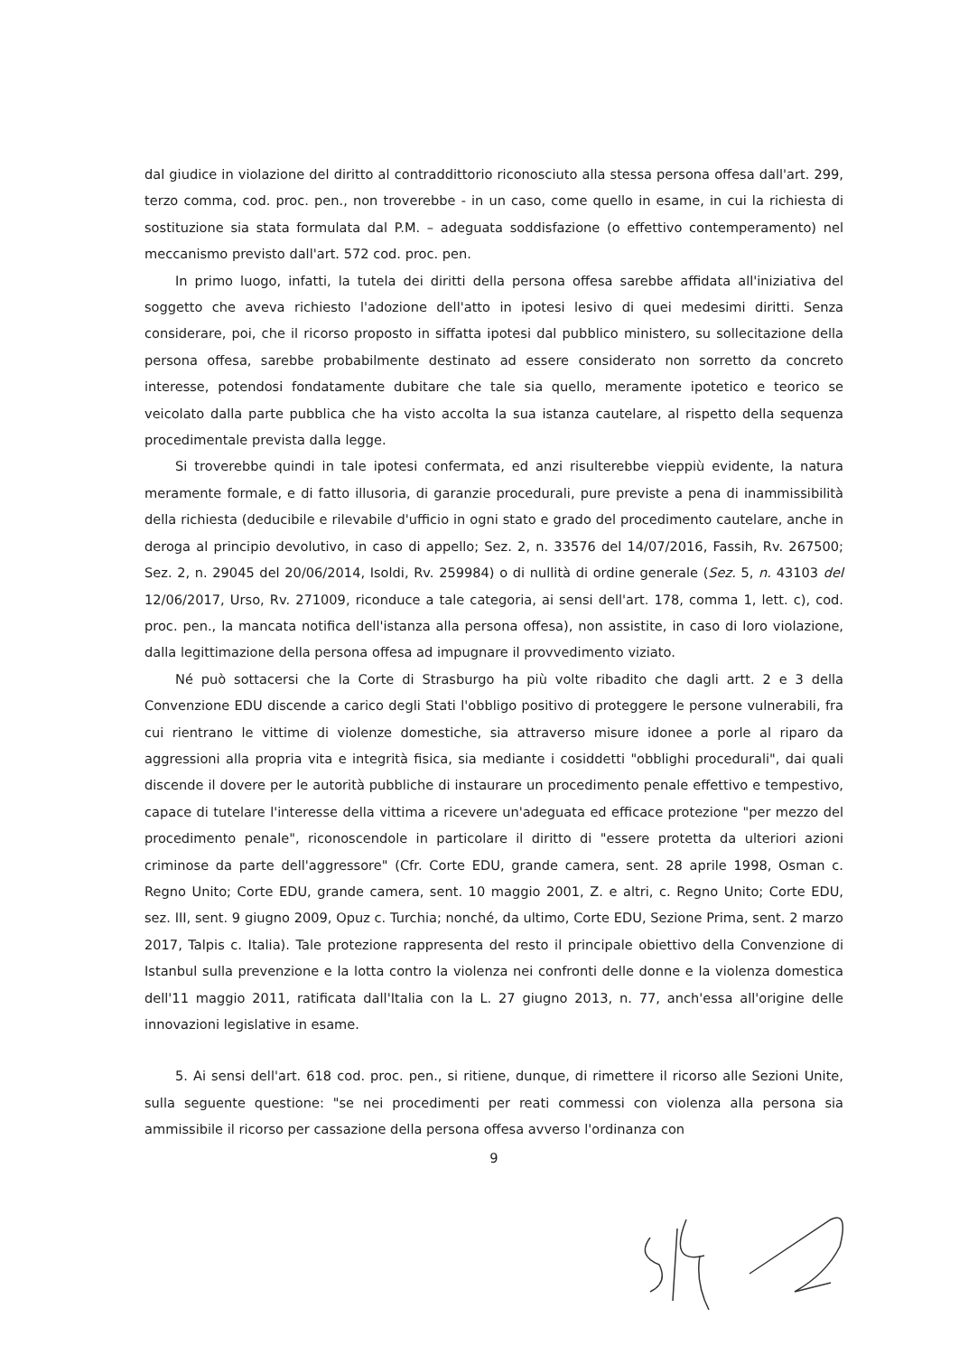dal giudice in violazione del diritto al contraddittorio riconosciuto alla stessa persona offesa dall'art. 299, terzo comma, cod. proc. pen., non troverebbe - in un caso, come quello in esame, in cui la richiesta di sostituzione sia stata formulata dal P.M. – adeguata soddisfazione (o effettivo contemperamento) nel meccanismo previsto dall'art. 572 cod. proc. pen.
In primo luogo, infatti, la tutela dei diritti della persona offesa sarebbe affidata all'iniziativa del soggetto che aveva richiesto l'adozione dell'atto in ipotesi lesivo di quei medesimi diritti. Senza considerare, poi, che il ricorso proposto in siffatta ipotesi dal pubblico ministero, su sollecitazione della persona offesa, sarebbe probabilmente destinato ad essere considerato non sorretto da concreto interesse, potendosi fondatamente dubitare che tale sia quello, meramente ipotetico e teorico se veicolato dalla parte pubblica che ha visto accolta la sua istanza cautelare, al rispetto della sequenza procedimentale prevista dalla legge.
Si troverebbe quindi in tale ipotesi confermata, ed anzi risulterebbe vieppiù evidente, la natura meramente formale, e di fatto illusoria, di garanzie procedurali, pure previste a pena di inammissibilità della richiesta (deducibile e rilevabile d'ufficio in ogni stato e grado del procedimento cautelare, anche in deroga al principio devolutivo, in caso di appello; Sez. 2, n. 33576 del 14/07/2016, Fassih, Rv. 267500; Sez. 2, n. 29045 del 20/06/2014, Isoldi, Rv. 259984) o di nullità di ordine generale (Sez. 5, n. 43103 del 12/06/2017, Urso, Rv. 271009, riconduce a tale categoria, ai sensi dell'art. 178, comma 1, lett. c), cod. proc. pen., la mancata notifica dell'istanza alla persona offesa), non assistite, in caso di loro violazione, dalla legittimazione della persona offesa ad impugnare il provvedimento viziato.
Né può sottacersi che la Corte di Strasburgo ha più volte ribadito che dagli artt. 2 e 3 della Convenzione EDU discende a carico degli Stati l'obbligo positivo di proteggere le persone vulnerabili, fra cui rientrano le vittime di violenze domestiche, sia attraverso misure idonee a porle al riparo da aggressioni alla propria vita e integrità fisica, sia mediante i cosiddetti "obblighi procedurali", dai quali discende il dovere per le autorità pubbliche di instaurare un procedimento penale effettivo e tempestivo, capace di tutelare l'interesse della vittima a ricevere un'adeguata ed efficace protezione "per mezzo del procedimento penale", riconoscendole in particolare il diritto di "essere protetta da ulteriori azioni criminose da parte dell'aggressore" (Cfr. Corte EDU, grande camera, sent. 28 aprile 1998, Osman c. Regno Unito; Corte EDU, grande camera, sent. 10 maggio 2001, Z. e altri, c. Regno Unito; Corte EDU, sez. III, sent. 9 giugno 2009, Opuz c. Turchia; nonché, da ultimo, Corte EDU, Sezione Prima, sent. 2 marzo 2017, Talpis c. Italia). Tale protezione rappresenta del resto il principale obiettivo della Convenzione di Istanbul sulla prevenzione e la lotta contro la violenza nei confronti delle donne e la violenza domestica dell'11 maggio 2011, ratificata dall'Italia con la L. 27 giugno 2013, n. 77, anch'essa all'origine delle innovazioni legislative in esame.
5. Ai sensi dell'art. 618 cod. proc. pen., si ritiene, dunque, di rimettere il ricorso alle Sezioni Unite, sulla seguente questione: "se nei procedimenti per reati commessi con violenza alla persona sia ammissibile il ricorso per cassazione della persona offesa avverso l'ordinanza con
9